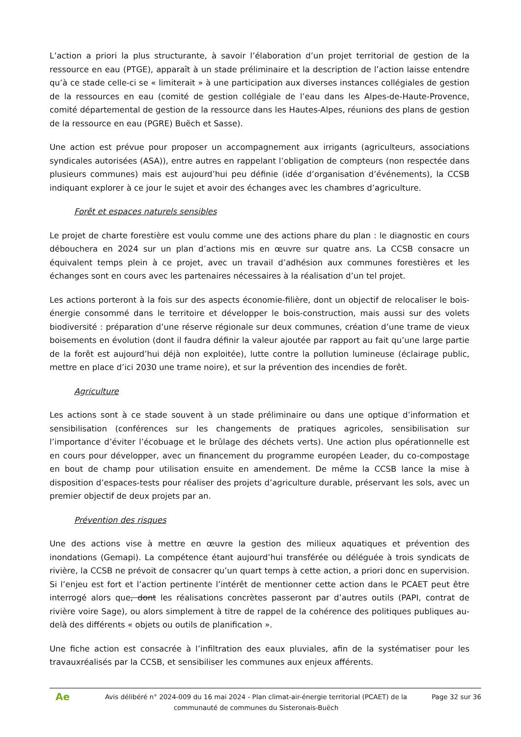L’action a priori la plus structurante, à savoir l’élaboration d’un projet territorial de gestion de la ressource en eau (PTGE), apparaît à un stade préliminaire et la description de l’action laisse entendre qu’à ce stade celle-ci se « limiterait » à une participation aux diverses instances collégiales de gestion de la ressources en eau (comité de gestion collégiale de l’eau dans les Alpes-de-Haute-Provence, comité départemental de gestion de la ressource dans les Hautes-Alpes, réunions des plans de gestion de la ressource en eau (PGRE) Buëch et Sasse).
Une action est prévue pour proposer un accompagnement aux irrigants (agriculteurs, associations syndicales autorisées (ASA)), entre autres en rappelant l’obligation de compteurs (non respectée dans plusieurs communes) mais est aujourd’hui peu définie (idée d’organisation d’événements), la CCSB indiquant explorer à ce jour le sujet et avoir des échanges avec les chambres d’agriculture.
Forêt et espaces naturels sensibles
Le projet de charte forestière est voulu comme une des actions phare du plan : le diagnostic en cours débouchera en 2024 sur un plan d’actions mis en œuvre sur quatre ans. La CCSB consacre un équivalent temps plein à ce projet, avec un travail d’adhésion aux communes forestières et les échanges sont en cours avec les partenaires nécessaires à la réalisation d’un tel projet.
Les actions porteront à la fois sur des aspects économie-filière, dont un objectif de relocaliser le bois-énergie consommé dans le territoire et développer le bois-construction, mais aussi sur des volets biodiversité : préparation d’une réserve régionale sur deux communes, création d’une trame de vieux boisements en évolution (dont il faudra définir la valeur ajoutée par rapport au fait qu’une large partie de la forêt est aujourd’hui déjà non exploitée), lutte contre la pollution lumineuse (éclairage public, mettre en place d’ici 2030 une trame noire), et sur la prévention des incendies de forêt.
Agriculture
Les actions sont à ce stade souvent à un stade préliminaire ou dans une optique d’information et sensibilisation (conférences sur les changements de pratiques agricoles, sensibilisation sur l’importance d’éviter l’écobuage et le brûlage des déchets verts). Une action plus opérationnelle est en cours pour développer, avec un financement du programme européen Leader, du co-compostage en bout de champ pour utilisation ensuite en amendement. De même la CCSB lance la mise à disposition d’espaces-tests pour réaliser des projets d’agriculture durable, préservant les sols, avec un premier objectif de deux projets par an.
Prévention des risques
Une des actions vise à mettre en œuvre la gestion des milieux aquatiques et prévention des inondations (Gemapi). La compétence étant aujourd’hui transférée ou déléguée à trois syndicats de rivière, la CCSB ne prévoit de consacrer qu’un quart temps à cette action, a priori donc en supervision. Si l’enjeu est fort et l’action pertinente l’intérêt de mentionner cette action dans le PCAET peut être interrogé alors que, dont les réalisations concrètes passeront par d’autres outils (PAPI, contrat de rivière voire Sage), ou alors simplement à titre de rappel de la cohérence des politiques publiques au-delà des différents « objets ou outils de planification ».
Une fiche action est consacrée à l’infiltration des eaux pluviales, afin de la systématiser pour les travauxréalisés par la CCSB, et sensibiliser les communes aux enjeux afférents.
Ae
Avis délibéré n° 2024-009 du 16 mai 2024 - Plan climat-air-énergie territorial (PCAET) de la communauté de communes du Sisteronais-Buëch
Page 32 sur 36